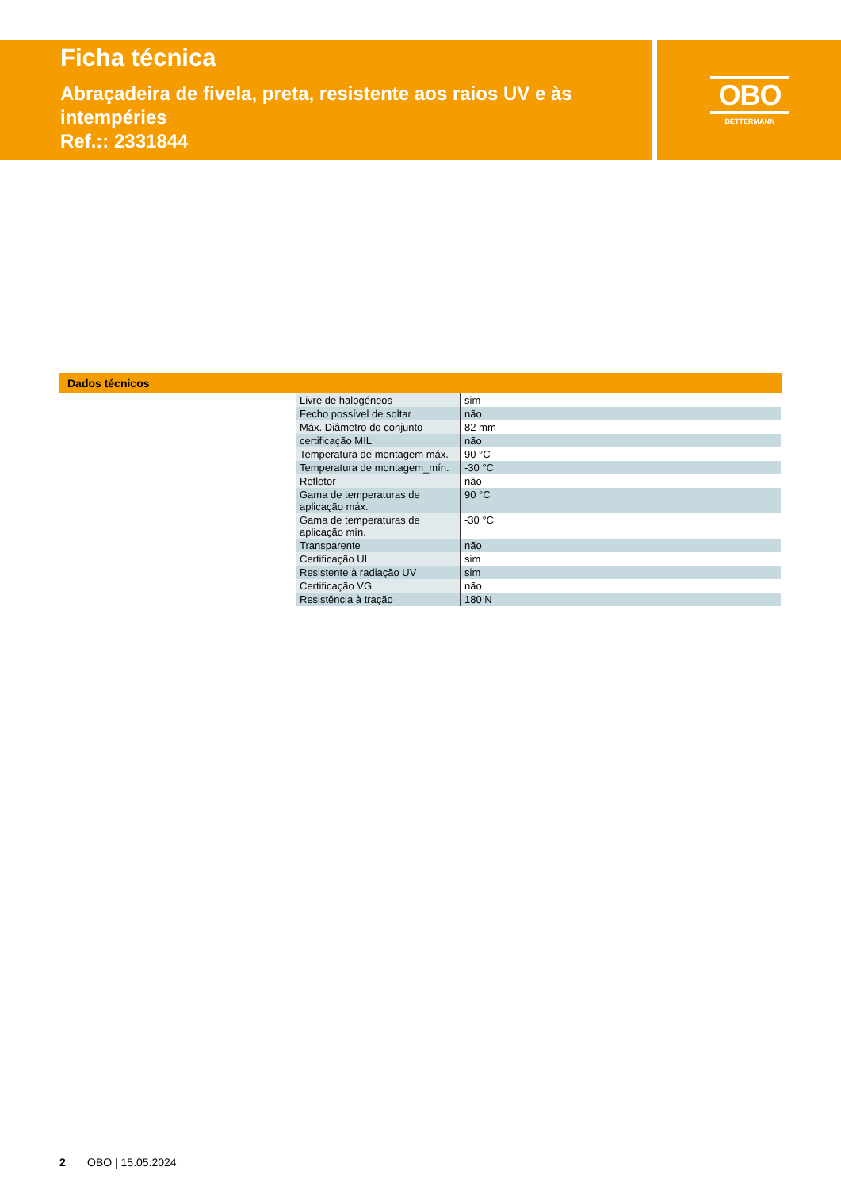Ficha técnica
Abraçadeira de fivela, preta, resistente aos raios UV e às intempéries
Ref.:: 2331844
OBO
BETTERMANN
Dados técnicos
| Livre de halogéneos | sim |
| Fecho possível de soltar | não |
| Máx. Diâmetro do conjunto | 82 mm |
| certificação MIL | não |
| Temperatura de montagem máx. | 90 °C |
| Temperatura de montagem_mín. | -30 °C |
| Refletor | não |
| Gama de temperaturas de aplicação máx. | 90 °C |
| Gama de temperaturas de aplicação mín. | -30 °C |
| Transparente | não |
| Certificação UL | sim |
| Resistente à radiação UV | sim |
| Certificação VG | não |
| Resistência à tração | 180 N |
2 OBO | 15.05.2024